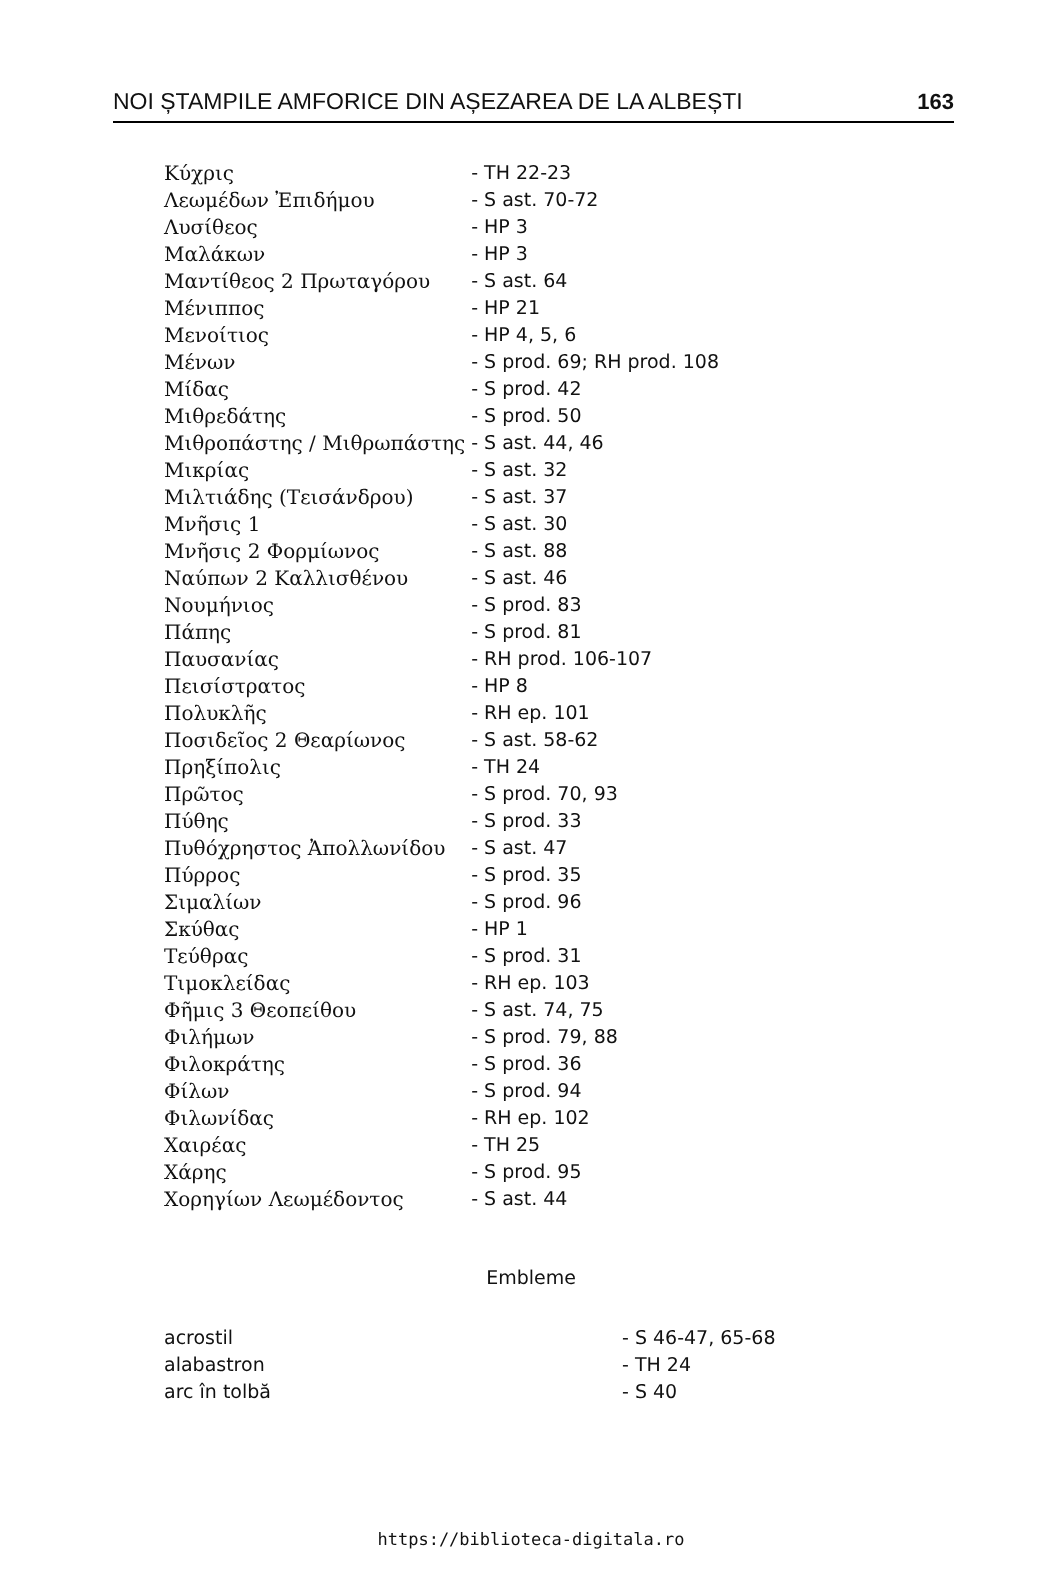NOI ȘTAMPILE AMFORICE DIN AȘEZAREA DE LA ALBEȘTI 163
| Κύχρις | - TH 22-23 |
| Λεωμέδων Ἐπιδήμου | - S ast. 70-72 |
| Λυσίθεος | - HP 3 |
| Μαλάκων | - HP 3 |
| Μαντίθεος 2 Πρωταγόρου | - S ast. 64 |
| Μένιππος | - HP 21 |
| Μενοίτιος | - HP 4, 5, 6 |
| Μένων | - S prod. 69; RH prod. 108 |
| Μίδας | - S prod. 42 |
| Μιθρεδάτης | - S prod. 50 |
| Μιθροπάστης / Μιθρωπάστης | - S ast. 44, 46 |
| Μικρίας | - S ast. 32 |
| Μιλτιάδης (Τεισάνδρου) | - S ast. 37 |
| Μνῆσις 1 | - S ast. 30 |
| Μνῆσις 2 Φορμίωνος | - S ast. 88 |
| Ναύπων 2 Καλλισθένου | - S ast. 46 |
| Νουμήνιος | - S prod. 83 |
| Πάπης | - S prod. 81 |
| Παυσανίας | - RH prod. 106-107 |
| Πεισίστρατος | - HP 8 |
| Πολυκλῆς | - RH ep. 101 |
| Ποσιδεῖος 2 Θεαρίωνος | - S ast. 58-62 |
| Πρηξίπολις | - TH 24 |
| Πρῶτος | - S prod. 70, 93 |
| Πύθης | - S prod. 33 |
| Πυθόχρηστος Ἀπολλωνίδου | - S ast. 47 |
| Πύρρος | - S prod. 35 |
| Σιμαλίων | - S prod. 96 |
| Σκύθας | - HP 1 |
| Τεύθρας | - S prod. 31 |
| Τιμοκλείδας | - RH ep. 103 |
| Φῆμις 3 Θεοπείθου | - S ast. 74, 75 |
| Φιλήμων | - S prod. 79, 88 |
| Φιλοκράτης | - S prod. 36 |
| Φίλων | - S prod. 94 |
| Φιλωνίδας | - RH ep. 102 |
| Χαιρέας | - TH 25 |
| Χάρης | - S prod. 95 |
| Χορηγίων Λεωμέδοντος | - S ast. 44 |
Embleme
| acrostil | - S 46-47, 65-68 |
| alabastron | - TH 24 |
| arc în tolbă | - S 40 |
https://biblioteca-digitala.ro